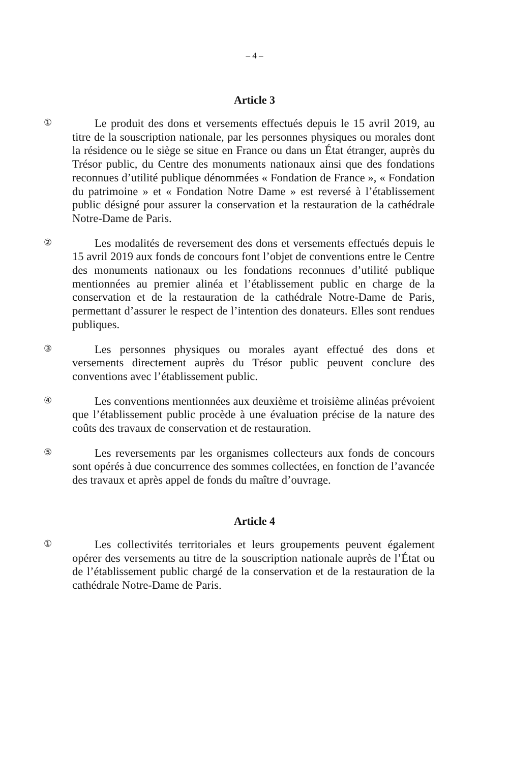– 4 –
Article 3
①
Le produit des dons et versements effectués depuis le 15 avril 2019, au titre de la souscription nationale, par les personnes physiques ou morales dont la résidence ou le siège se situe en France ou dans un État étranger, auprès du Trésor public, du Centre des monuments nationaux ainsi que des fondations reconnues d’utilité publique dénommées « Fondation de France », « Fondation du patrimoine » et « Fondation Notre Dame » est reversé à l’établissement public désigné pour assurer la conservation et la restauration de la cathédrale Notre-Dame de Paris.
②
Les modalités de reversement des dons et versements effectués depuis le 15 avril 2019 aux fonds de concours font l’objet de conventions entre le Centre des monuments nationaux ou les fondations reconnues d’utilité publique mentionnées au premier alinéa et l’établissement public en charge de la conservation et de la restauration de la cathédrale Notre-Dame de Paris, permettant d’assurer le respect de l’intention des donateurs. Elles sont rendues publiques.
③
Les personnes physiques ou morales ayant effectué des dons et versements directement auprès du Trésor public peuvent conclure des conventions avec l’établissement public.
④
Les conventions mentionnées aux deuxième et troisième alinéas prévoient que l’établissement public procède à une évaluation précise de la nature des coûts des travaux de conservation et de restauration.
⑤
Les reversements par les organismes collecteurs aux fonds de concours sont opérés à due concurrence des sommes collectées, en fonction de l’avancée des travaux et après appel de fonds du maître d’ouvrage.
Article 4
①
Les collectivités territoriales et leurs groupements peuvent également opérer des versements au titre de la souscription nationale auprès de l’État ou de l’établissement public chargé de la conservation et de la restauration de la cathédrale Notre-Dame de Paris.